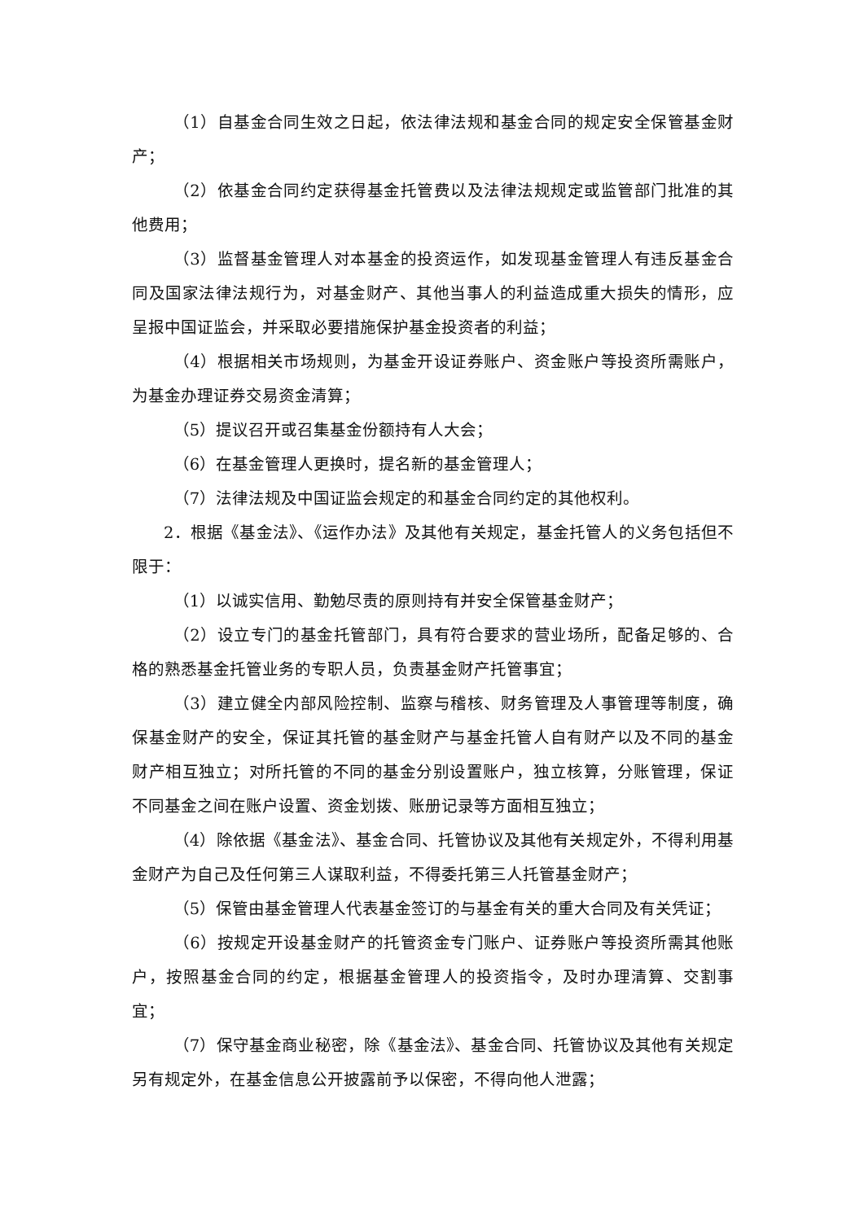（1）自基金合同生效之日起，依法律法规和基金合同的规定安全保管基金财产；
（2）依基金合同约定获得基金托管费以及法律法规规定或监管部门批准的其他费用；
（3）监督基金管理人对本基金的投资运作，如发现基金管理人有违反基金合同及国家法律法规行为，对基金财产、其他当事人的利益造成重大损失的情形，应呈报中国证监会，并采取必要措施保护基金投资者的利益；
（4）根据相关市场规则，为基金开设证券账户、资金账户等投资所需账户，为基金办理证券交易资金清算；
（5）提议召开或召集基金份额持有人大会；
（6）在基金管理人更换时，提名新的基金管理人；
（7）法律法规及中国证监会规定的和基金合同约定的其他权利。
2．根据《基金法》、《运作办法》及其他有关规定，基金托管人的义务包括但不限于：
（1）以诚实信用、勤勉尽责的原则持有并安全保管基金财产；
（2）设立专门的基金托管部门，具有符合要求的营业场所，配备足够的、合格的熟悉基金托管业务的专职人员，负责基金财产托管事宜；
（3）建立健全内部风险控制、监察与稽核、财务管理及人事管理等制度，确保基金财产的安全，保证其托管的基金财产与基金托管人自有财产以及不同的基金财产相互独立；对所托管的不同的基金分别设置账户，独立核算，分账管理，保证不同基金之间在账户设置、资金划拨、账册记录等方面相互独立；
（4）除依据《基金法》、基金合同、托管协议及其他有关规定外，不得利用基金财产为自己及任何第三人谋取利益，不得委托第三人托管基金财产；
（5）保管由基金管理人代表基金签订的与基金有关的重大合同及有关凭证；
（6）按规定开设基金财产的托管资金专门账户、证券账户等投资所需其他账户，按照基金合同的约定，根据基金管理人的投资指令，及时办理清算、交割事宜；
（7）保守基金商业秘密，除《基金法》、基金合同、托管协议及其他有关规定另有规定外，在基金信息公开披露前予以保密，不得向他人泄露；